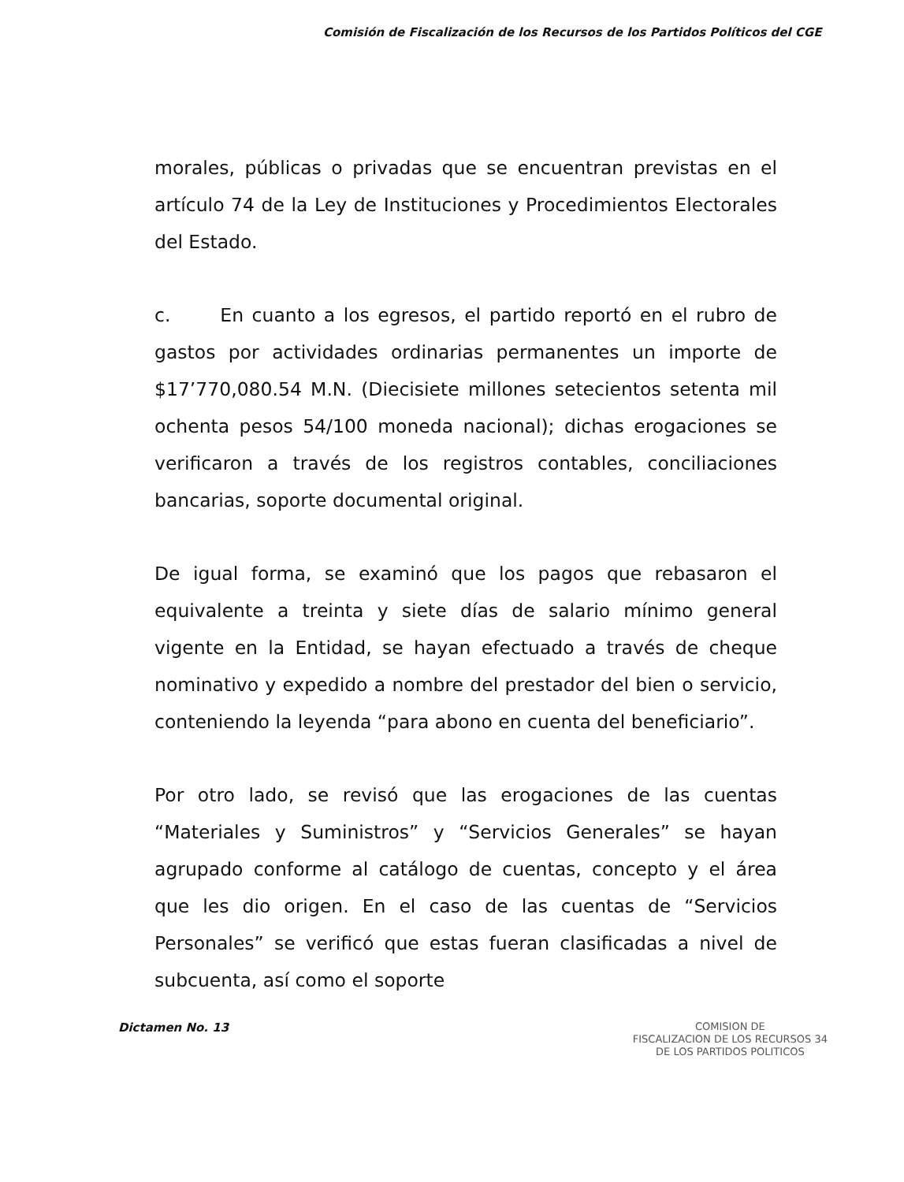Comisión de Fiscalización de los Recursos de los Partidos Políticos del CGE
morales, públicas o privadas que se encuentran previstas en el artículo 74 de la Ley de Instituciones y Procedimientos Electorales del Estado.
c. En cuanto a los egresos, el partido reportó en el rubro de gastos por actividades ordinarias permanentes un importe de $17’770,080.54 M.N. (Diecisiete millones setecientos setenta mil ochenta pesos 54/100 moneda nacional); dichas erogaciones se verificaron a través de los registros contables, conciliaciones bancarias, soporte documental original.
De igual forma, se examinó que los pagos que rebasaron el equivalente a treinta y siete días de salario mínimo general vigente en la Entidad, se hayan efectuado a través de cheque nominativo y expedido a nombre del prestador del bien o servicio, conteniendo la leyenda “para abono en cuenta del beneficiario”.
Por otro lado, se revisó que las erogaciones de las cuentas “Materiales y Suministros” y “Servicios Generales” se hayan agrupado conforme al catálogo de cuentas, concepto y el área que les dio origen. En el caso de las cuentas de “Servicios Personales” se verificó que estas fueran clasificadas a nivel de subcuenta, así como el soporte
Dictamen No. 13
COMISION DE
FISCALIZACION DE LOS RECURSOS 34
DE LOS PARTIDOS POLITICOS